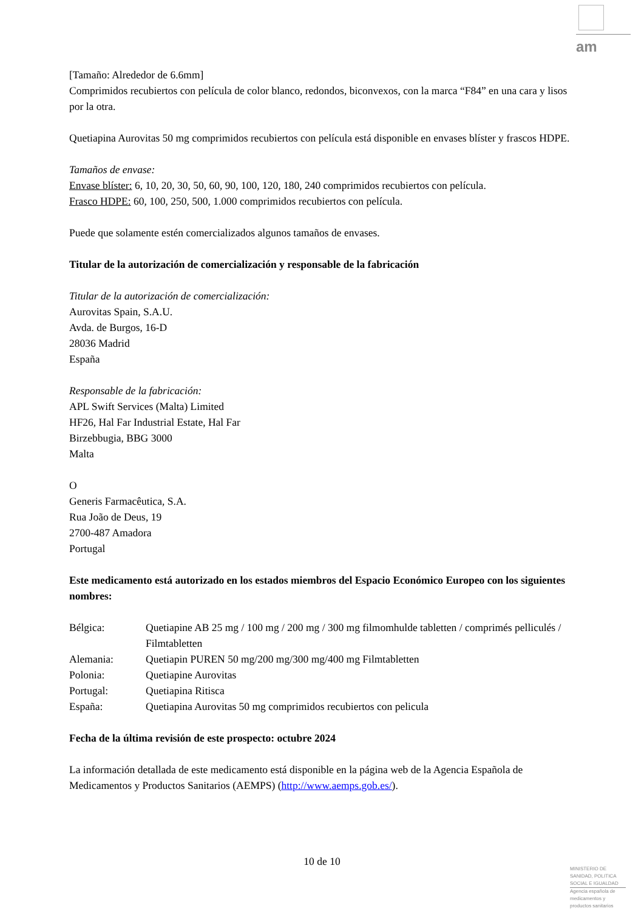am
[Tamaño: Alrededor de 6.6mm]
Comprimidos recubiertos con película de color blanco, redondos, biconvexos, con la marca “F84” en una cara y lisos por la otra.
Quetiapina Aurovitas 50 mg comprimidos recubiertos con película está disponible en envases blíster y frascos HDPE.
Tamaños de envase:
Envase blíster: 6, 10, 20, 30, 50, 60, 90, 100, 120, 180, 240 comprimidos recubiertos con película.
Frasco HDPE: 60, 100, 250, 500, 1.000 comprimidos recubiertos con película.
Puede que solamente estén comercializados algunos tamaños de envases.
Titular de la autorización de comercialización y responsable de la fabricación
Titular de la autorización de comercialización:
Aurovitas Spain, S.A.U.
Avda. de Burgos, 16-D
28036 Madrid
España
Responsable de la fabricación:
APL Swift Services (Malta) Limited
HF26, Hal Far Industrial Estate, Hal Far
Birzebbugia, BBG 3000
Malta
O
Generis Farmacêutica, S.A.
Rua João de Deus, 19
2700-487 Amadora
Portugal
Este medicamento está autorizado en los estados miembros del Espacio Económico Europeo con los siguientes nombres:
| Bélgica: | Quetiapine AB 25 mg / 100 mg / 200 mg / 300 mg filmomhulde tabletten / comprimés pelliculés / Filmtabletten |
| Alemania: | Quetiapin PUREN 50 mg/200 mg/300 mg/400 mg Filmtabletten |
| Polonia: | Quetiapine Aurovitas |
| Portugal: | Quetiapina Ritisca |
| España: | Quetiapina Aurovitas 50 mg comprimidos recubiertos con pelicula |
Fecha de la última revisión de este prospecto: octubre 2024
La información detallada de este medicamento está disponible en la página web de la Agencia Española de Medicamentos y Productos Sanitarios (AEMPS) (http://www.aemps.gob.es/).
10 de 10
MINISTERIO DE
SANIDAD, POLITICA
SOCIAL E IGUALDAD
Agencia española de
medicamentos y
productos sanitarios